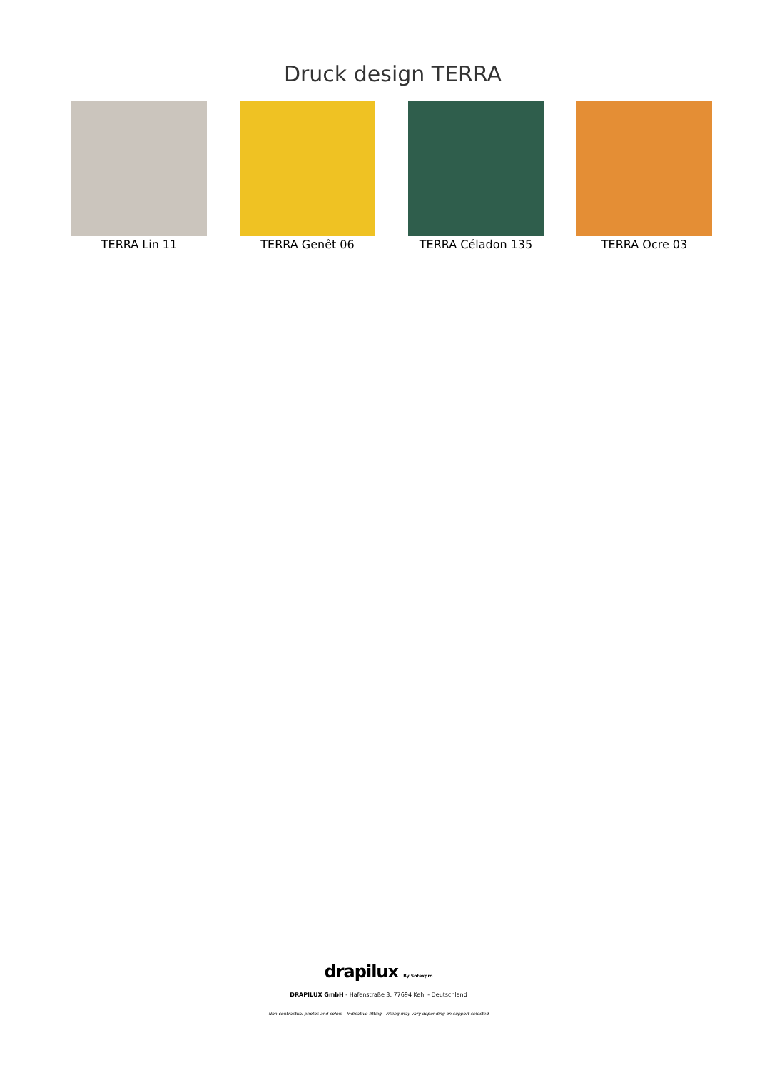Druck design TERRA
TERRA Lin 11 TERRA Genêt 06 TERRA Céladon 135 TERRA Ocre 03
drapilux By Sotexpro
DRAPILUX GmbH - Hafenstraße 3, 77694 Kehl - Deutschland
Non-contractual photos and colors - Indicative fitting - Fitting may vary depending on support selected